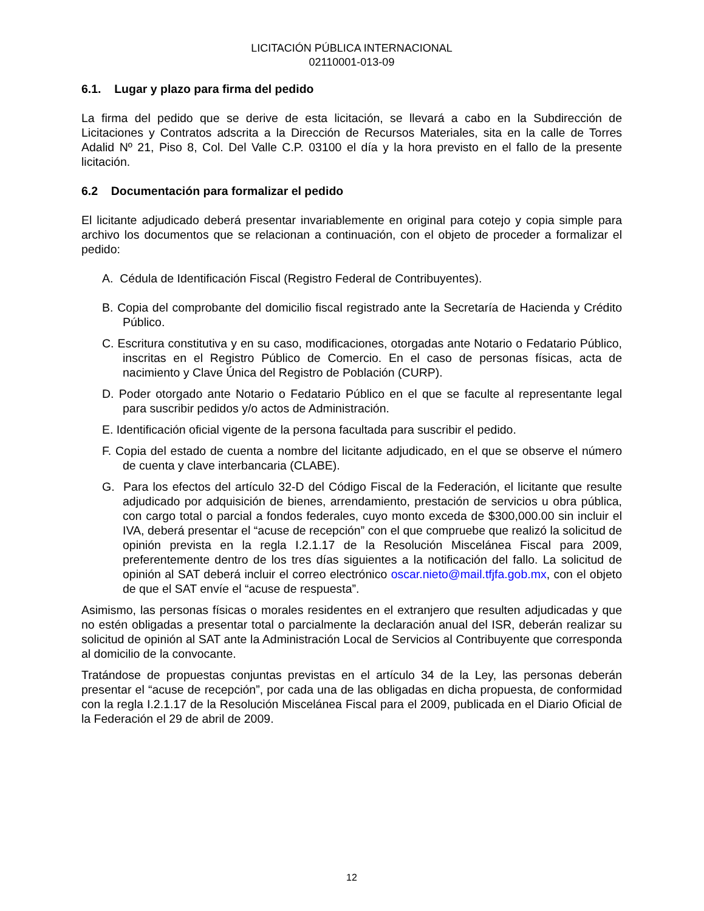LICITACIÓN PÚBLICA INTERNACIONAL
02110001-013-09
6.1. Lugar y plazo para firma del pedido
La firma del pedido que se derive de esta licitación, se llevará a cabo en la Subdirección de Licitaciones y Contratos adscrita a la Dirección de Recursos Materiales, sita en la calle de Torres Adalid Nº 21, Piso 8, Col. Del Valle C.P. 03100 el día y la hora previsto en el fallo de la presente licitación.
6.2 Documentación para formalizar el pedido
El licitante adjudicado deberá presentar invariablemente en original para cotejo y copia simple para archivo los documentos que se relacionan a continuación, con el objeto de proceder a formalizar el pedido:
A. Cédula de Identificación Fiscal (Registro Federal de Contribuyentes).
B. Copia del comprobante del domicilio fiscal registrado ante la Secretaría de Hacienda y Crédito Público.
C. Escritura constitutiva y en su caso, modificaciones, otorgadas ante Notario o Fedatario Público, inscritas en el Registro Público de Comercio. En el caso de personas físicas, acta de nacimiento y Clave Única del Registro de Población (CURP).
D. Poder otorgado ante Notario o Fedatario Público en el que se faculte al representante legal para suscribir pedidos y/o actos de Administración.
E. Identificación oficial vigente de la persona facultada para suscribir el pedido.
F. Copia del estado de cuenta a nombre del licitante adjudicado, en el que se observe el número de cuenta y clave interbancaria (CLABE).
G. Para los efectos del artículo 32-D del Código Fiscal de la Federación, el licitante que resulte adjudicado por adquisición de bienes, arrendamiento, prestación de servicios u obra pública, con cargo total o parcial a fondos federales, cuyo monto exceda de $300,000.00 sin incluir el IVA, deberá presentar el “acuse de recepción” con el que compruebe que realizó la solicitud de opinión prevista en la regla I.2.1.17 de la Resolución Miscelánea Fiscal para 2009, preferentemente dentro de los tres días siguientes a la notificación del fallo. La solicitud de opinión al SAT deberá incluir el correo electrónico oscar.nieto@mail.tfjfa.gob.mx, con el objeto de que el SAT envíe el “acuse de respuesta”.
Asimismo, las personas físicas o morales residentes en el extranjero que resulten adjudicadas y que no estén obligadas a presentar total o parcialmente la declaración anual del ISR, deberán realizar su solicitud de opinión al SAT ante la Administración Local de Servicios al Contribuyente que corresponda al domicilio de la convocante.
Tratándose de propuestas conjuntas previstas en el artículo 34 de la Ley, las personas deberán presentar el “acuse de recepción”, por cada una de las obligadas en dicha propuesta, de conformidad con la regla I.2.1.17 de la Resolución Miscelánea Fiscal para el 2009, publicada en el Diario Oficial de la Federación el 29 de abril de 2009.
12